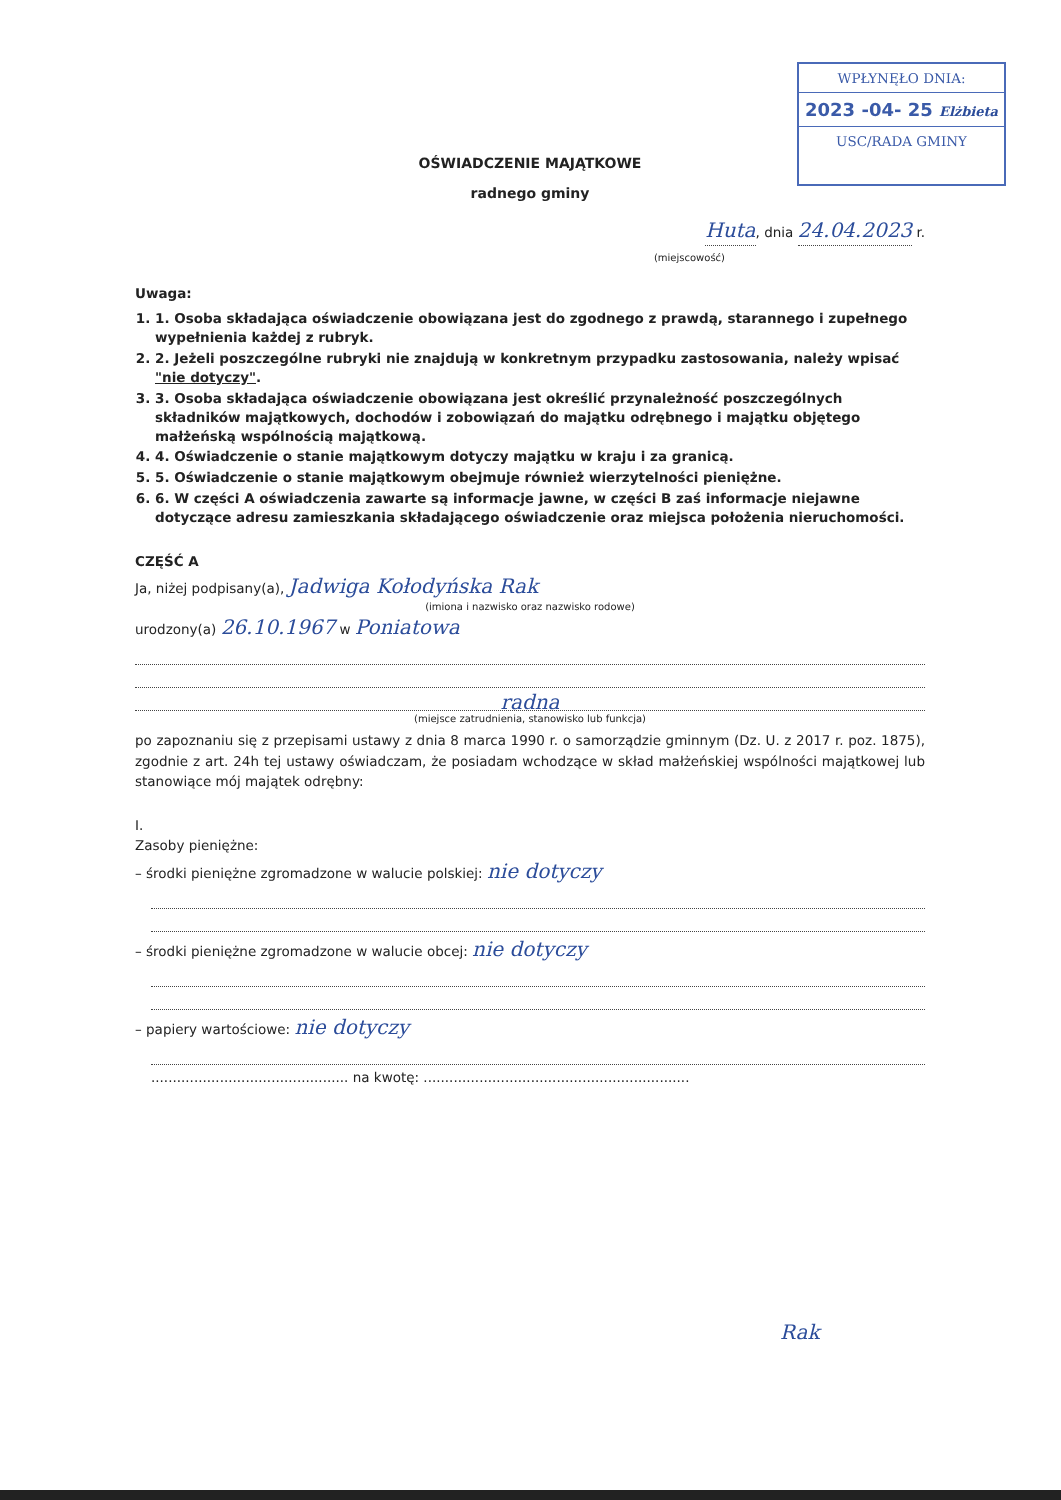WPŁYNĘŁO DNIA:
2023 -04- 25 Elżbieta
USC/RADA GMINY
OŚWIADCZENIE MAJĄTKOWE
radnego gminy
Huta, dnia 24.04.2023 r.
(miejscowość)
Uwaga:
1. 1. Osoba składająca oświadczenie obowiązana jest do zgodnego z prawdą, starannego i zupełnego wypełnienia każdej z rubryk.
2. 2. Jeżeli poszczególne rubryki nie znajdują w konkretnym przypadku zastosowania, należy wpisać "nie dotyczy".
3. 3. Osoba składająca oświadczenie obowiązana jest określić przynależność poszczególnych składników majątkowych, dochodów i zobowiązań do majątku odrębnego i majątku objętego małżeńską wspólnością majątkową.
4. 4. Oświadczenie o stanie majątkowym dotyczy majątku w kraju i za granicą.
5. 5. Oświadczenie o stanie majątkowym obejmuje również wierzytelności pieniężne.
6. 6. W części A oświadczenia zawarte są informacje jawne, w części B zaś informacje niejawne dotyczące adresu zamieszkania składającego oświadczenie oraz miejsca położenia nieruchomości.
CZĘŚĆ A
Ja, niżej podpisany(a), Jadwiga Kołodyńska Rak
(imiona i nazwisko oraz nazwisko rodowe)
urodzony(a) 26.10.1967 w Poniatowa
radna
(miejsce zatrudnienia, stanowisko lub funkcja)
po zapoznaniu się z przepisami ustawy z dnia 8 marca 1990 r. o samorządzie gminnym (Dz. U. z 2017 r. poz. 1875), zgodnie z art. 24h tej ustawy oświadczam, że posiadam wchodzące w skład małżeńskiej wspólności majątkowej lub stanowiące mój majątek odrębny:
I.
Zasoby pieniężne:
– środki pieniężne zgromadzone w walucie polskiej: nie dotyczy
– środki pieniężne zgromadzone w walucie obcej: nie dotyczy
– papiery wartościowe: nie dotyczy
.............................................. na kwotę: ..............................................................
Rak